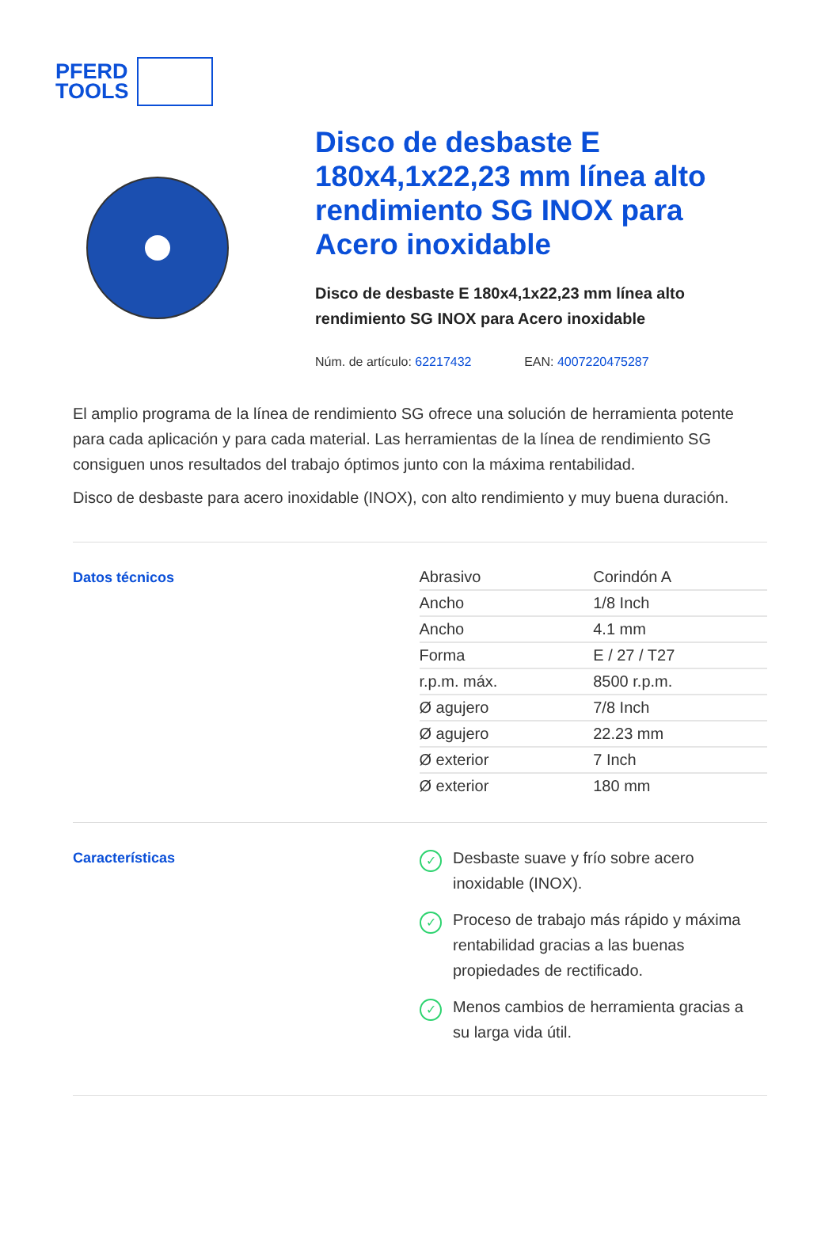PFERD
TOOLS
Disco de desbaste E 180x4,1x22,23 mm línea alto rendimiento SG INOX para Acero inoxidable
Disco de desbaste E 180x4,1x22,23 mm línea alto rendimiento SG INOX para Acero inoxidable
Núm. de artículo: 62217432 EAN: 4007220475287
El amplio programa de la línea de rendimiento SG ofrece una solución de herramienta potente para cada aplicación y para cada material. Las herramientas de la línea de rendimiento SG consiguen unos resultados del trabajo óptimos junto con la máxima rentabilidad.
Disco de desbaste para acero inoxidable (INOX), con alto rendimiento y muy buena duración.
Datos técnicos
| Abrasivo | Corindón A |
| Ancho | 1/8 Inch |
| Ancho | 4.1 mm |
| Forma | E / 27 / T27 |
| r.p.m. máx. | 8500 r.p.m. |
| Ø agujero | 7/8 Inch |
| Ø agujero | 22.23 mm |
| Ø exterior | 7 Inch |
| Ø exterior | 180 mm |
Características
✓ Desbaste suave y frío sobre acero inoxidable (INOX).
✓ Proceso de trabajo más rápido y máxima rentabilidad gracias a las buenas propiedades de rectificado.
✓ Menos cambios de herramienta gracias a su larga vida útil.